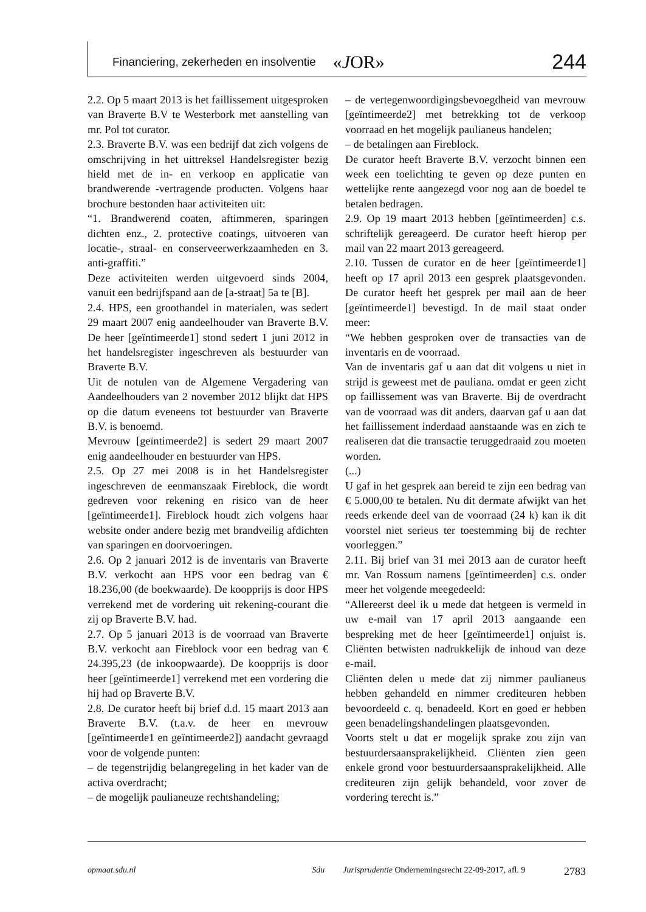Financiering, zekerheden en insolventie «JOR» 244
2.2. Op 5 maart 2013 is het faillissement uitgesproken van Braverte B.V te Westerbork met aanstelling van mr. Pol tot curator.
2.3. Braverte B.V. was een bedrijf dat zich volgens de omschrijving in het uittreksel Handelsregister bezig hield met de in- en verkoop en applicatie van brandwerende -vertragende producten. Volgens haar brochure bestonden haar activiteiten uit:
“1. Brandwerend coaten, aftimmeren, sparingen dichten enz., 2. protective coatings, uitvoeren van locatie-, straal- en conserveerwerkzaamheden en 3. anti-graffiti.”
Deze activiteiten werden uitgevoerd sinds 2004, vanuit een bedrijfspand aan de [a-straat] 5a te [B].
2.4. HPS, een groothandel in materialen, was sedert 29 maart 2007 enig aandeelhouder van Braverte B.V. De heer [geïntimeerde1] stond sedert 1 juni 2012 in het handelsregister ingeschreven als bestuurder van Braverte B.V.
Uit de notulen van de Algemene Vergadering van Aandeelhouders van 2 november 2012 blijkt dat HPS op die datum eveneens tot bestuurder van Braverte B.V. is benoemd.
Mevrouw [geïntimeerde2] is sedert 29 maart 2007 enig aandeelhouder en bestuurder van HPS.
2.5. Op 27 mei 2008 is in het Handelsregister ingeschreven de eenmanszaak Fireblock, die wordt gedreven voor rekening en risico van de heer [geïntimeerde1]. Fireblock houdt zich volgens haar website onder andere bezig met brandveilig afdichten van sparingen en doorvoeringen.
2.6. Op 2 januari 2012 is de inventaris van Braverte B.V. verkocht aan HPS voor een bedrag van € 18.236,00 (de boekwaarde). De koopprijs is door HPS verrekend met de vordering uit rekening-courant die zij op Braverte B.V. had.
2.7. Op 5 januari 2013 is de voorraad van Braverte B.V. verkocht aan Fireblock voor een bedrag van € 24.395,23 (de inkoopwaarde). De koopprijs is door heer [geïntimeerde1] verrekend met een vordering die hij had op Braverte B.V.
2.8. De curator heeft bij brief d.d. 15 maart 2013 aan Braverte B.V. (t.a.v. de heer en mevrouw [geïntimeerde1 en geïntimeerde2]) aandacht gevraagd voor de volgende punten:
– de tegenstrijdig belangregeling in het kader van de activa overdracht;
– de mogelijk paulianeuze rechtshandeling;
– de vertegenwoordigingsbevoegdheid van mevrouw [geïntimeerde2] met betrekking tot de verkoop voorraad en het mogelijk paulianeus handelen;
– de betalingen aan Fireblock.
De curator heeft Braverte B.V. verzocht binnen een week een toelichting te geven op deze punten en wettelijke rente aangezegd voor nog aan de boedel te betalen bedragen.
2.9. Op 19 maart 2013 hebben [geïntimeerden] c.s. schriftelijk gereageerd. De curator heeft hierop per mail van 22 maart 2013 gereageerd.
2.10. Tussen de curator en de heer [geïntimeerde1] heeft op 17 april 2013 een gesprek plaatsgevonden. De curator heeft het gesprek per mail aan de heer [geïntimeerde1] bevestigd. In de mail staat onder meer:
“We hebben gesproken over de transacties van de inventaris en de voorraad.
Van de inventaris gaf u aan dat dit volgens u niet in strijd is geweest met de pauliana. omdat er geen zicht op faillissement was van Braverte. Bij de overdracht van de voorraad was dit anders, daarvan gaf u aan dat het faillissement inderdaad aanstaande was en zich te realiseren dat die transactie teruggedraaid zou moeten worden.
(...)
U gaf in het gesprek aan bereid te zijn een bedrag van € 5.000,00 te betalen. Nu dit dermate afwijkt van het reeds erkende deel van de voorraad (24 k) kan ik dit voorstel niet serieus ter toestemming bij de rechter voorleggen.”
2.11. Bij brief van 31 mei 2013 aan de curator heeft mr. Van Rossum namens [geïntimeerden] c.s. onder meer het volgende meegedeeld:
“Allereerst deel ik u mede dat hetgeen is vermeld in uw e-mail van 17 april 2013 aangaande een bespreking met de heer [geïntimeerde1] onjuist is. Cliënten betwisten nadrukkelijk de inhoud van deze e-mail.
Cliënten delen u mede dat zij nimmer paulianeus hebben gehandeld en nimmer crediteuren hebben bevoordeeld c. q. benadeeld. Kort en goed er hebben geen benadelingshandelingen plaatsgevonden.
Voorts stelt u dat er mogelijk sprake zou zijn van bestuurdersaansprakelijkheid. Cliënten zien geen enkele grond voor bestuurdersaansprakelijkheid. Alle crediteuren zijn gelijk behandeld, voor zover de vordering terecht is.”
opmaat.sdu.nl Sdu Jurisprudentie Ondernemingsrecht 22-09-2017, afl. 9 2783